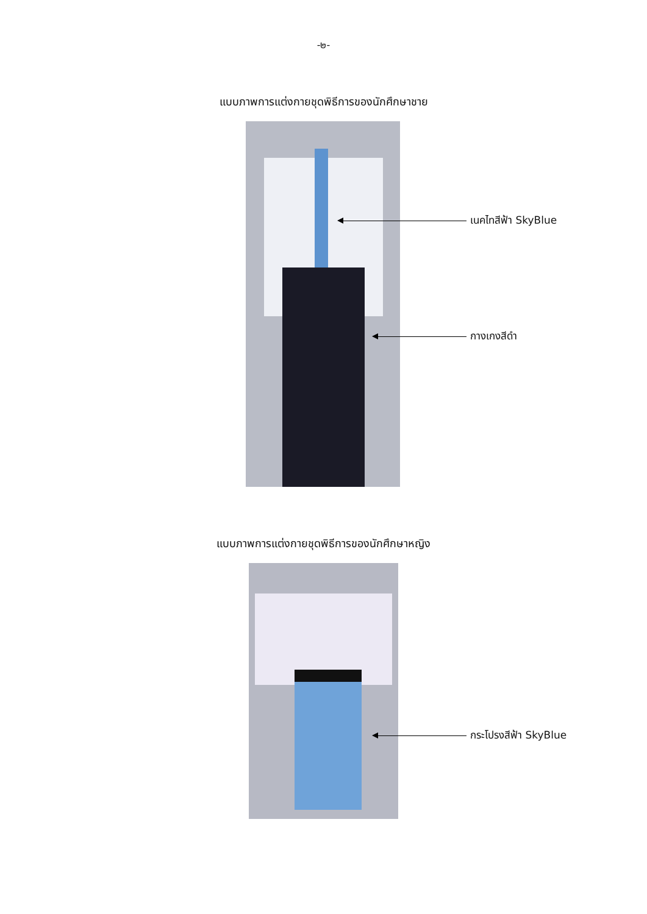-๒-
แบบภาพการแต่งกายชุดพิธีการของนักศึกษาชาย
เนคไทสีฟ้า SkyBlue
กางเกงสีดำ
แบบภาพการแต่งกายชุดพิธีการของนักศึกษาหญิง
กระโปรงสีฟ้า SkyBlue